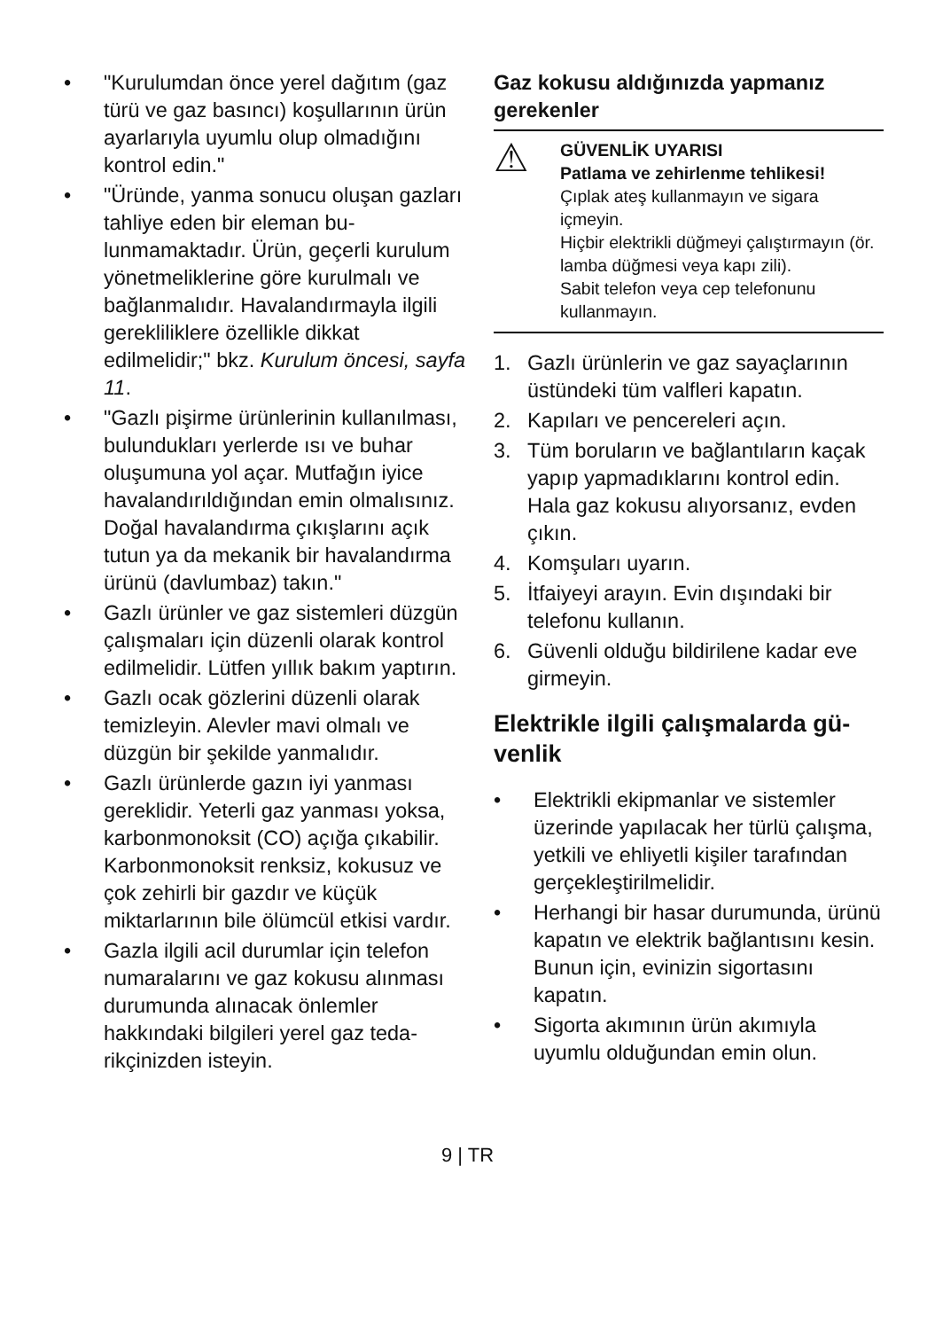• "Kurulumdan önce yerel dağıtım (gaz türü ve gaz basıncı) koşulları­nın ürün ayarlarıyla uyumlu olup olmadığını kontrol edin."
• "Üründe, yanma sonucu oluşan gazları tahliye eden bir eleman bu­lunmamaktadır. Ürün, geçerli kuru­lum yönetmeliklerine göre kurulma­lı ve bağlanmalıdır. Havalandırmay­la ilgili gerekliliklere özellikle dikkat edilmelidir;" bkz. Kurulum öncesi, sayfa 11.
• "Gazlı pişirme ürünlerinin kullanıl­ması, bulundukları yerlerde ısı ve buhar oluşumuna yol açar. Mutfa­ğın iyice havalandırıldığından emin olmalısınız. Doğal havalandırma çı­kışlarını açık tutun ya da mekanik bir havalandırma ürünü (davlumbaz) takın."
• Gazlı ürünler ve gaz sistemleri düzgün çalışmaları için düzenli ola­rak kontrol edilmelidir. Lütfen yıllık bakım yaptırın.
• Gazlı ocak gözlerini düzenli olarak temizleyin. Alevler mavi olmalı ve düzgün bir şekilde yanmalıdır.
• Gazlı ürünlerde gazın iyi yanması gereklidir. Yeterli gaz yanması yok­sa, karbonmonoksit (CO) açığa çı­kabilir. Karbonmonoksit renksiz, kokusuz ve çok zehirli bir gazdır ve küçük miktarlarının bile ölümcül et­kisi vardır.
• Gazla ilgili acil durumlar için telefon numaralarını ve gaz kokusu alın­ması durumunda alınacak önlemler hakkındaki bilgileri yerel gaz teda­rikçinizden isteyin.
Gaz kokusu aldığınızda yapmanız gerekenler
⚠
GÜVENLİK UYARISI
Patlama ve zehirlenme tehlikesi!
Çıplak ateş kullanmayın ve sigara içmeyin.
Hiçbir elektrikli düğmeyi çalıştırma­yın (ör. lamba düğmesi veya kapı zili).
Sabit telefon veya cep telefonunu kullanmayın.
1. Gazlı ürünlerin ve gaz sayaçlarının üstündeki tüm valfleri kapatın.
2. Kapıları ve pencereleri açın.
3. Tüm boruların ve bağlantıların ka­çak yapıp yapmadıklarını kontrol edin. Hala gaz kokusu alıyorsanız, evden çıkın.
4. Komşuları uyarın.
5. İtfaiyeyi arayın. Evin dışındaki bir telefonu kullanın.
6. Güvenli olduğu bildirilene kadar eve girmeyin.
Elektrikle ilgili çalışmalarda gü­venlik
• Elektrikli ekipmanlar ve sistemler üzerinde yapılacak her türlü çalış­ma, yetkili ve ehliyetli kişiler tara­fından gerçekleştirilmelidir.
• Herhangi bir hasar durumunda, ürünü kapatın ve elektrik bağlantı­sını kesin. Bunun için, evinizin si­gortasını kapatın.
• Sigorta akımının ürün akımıyla uyumlu olduğundan emin olun.
9 | TR